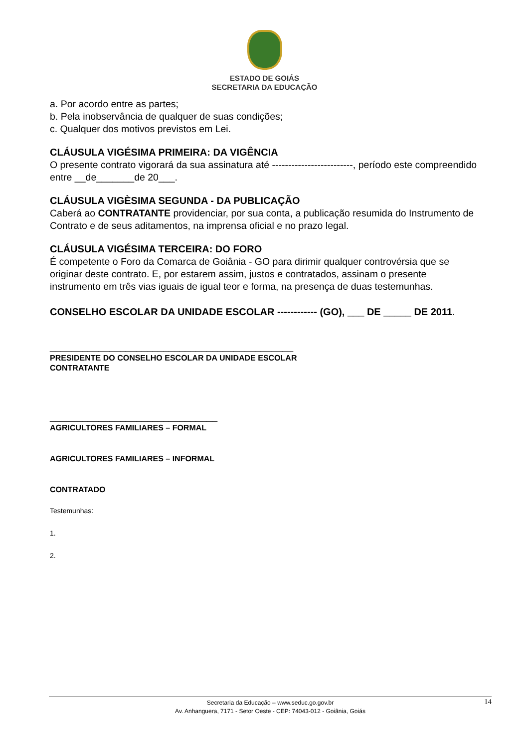ESTADO DE GOIÁS
SECRETARIA DA EDUCAÇÃO
a. Por acordo entre as partes;
b. Pela inobservância de qualquer de suas condições;
c. Qualquer dos motivos previstos em Lei.
CLÁUSULA VIGÉSIMA PRIMEIRA: DA VIGÊNCIA
O presente contrato vigorará da sua assinatura até -------------------------, período este compreendido entre __de_______de 20___.
CLÁUSULA VIGÈSIMA SEGUNDA - DA PUBLICAÇÃO
Caberá ao CONTRATANTE providenciar, por sua conta, a publicação resumida do Instrumento de Contrato e de seus aditamentos, na imprensa oficial e no prazo legal.
CLÁUSULA VIGÉSIMA TERCEIRA: DO FORO
É competente o Foro da Comarca de Goiânia - GO para dirimir qualquer controvérsia que se originar deste contrato. E, por estarem assim, justos e contratados, assinam o presente instrumento em três vias iguais de igual teor e forma, na presença de duas testemunhas.
CONSELHO ESCOLAR DA UNIDADE ESCOLAR ------------ (GO), ___ DE _____ DE 2011.
_____________________________________________
PRESIDENTE DO CONSELHO ESCOLAR DA UNIDADE ESCOLAR
CONTRATANTE
_______________________________
AGRICULTORES FAMILIARES – FORMAL
AGRICULTORES FAMILIARES – INFORMAL
CONTRATADO
Testemunhas:
1.
2.
Secretaria da Educação – www.seduc.go.gov.br
Av. Anhanguera, 7171 - Setor Oeste - CEP: 74043-012 - Goiânia, Goiás
14